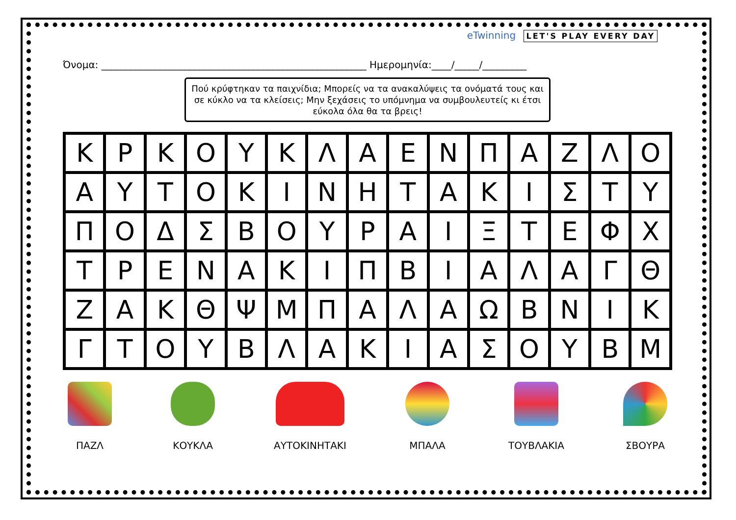eTwinning LET'S PLAY EVERY DAY
Όνομα: ______________________________________________________ Ημερομηνία:____/_____/_________
Πού κρύφτηκαν τα παιχνίδια; Μπορείς να τα ανακαλύψεις τα ονόματά τους και σε κύκλο να τα κλείσεις; Μην ξεχάσεις το υπόμνημα να συμβουλευτείς κι έτσι εύκολα όλα θα τα βρεις!
| Κ | Ρ | Κ | Ο | Υ | Κ | Λ | Α | Ε | Ν | Π | Α | Ζ | Λ | Ο |
| Α | Υ | Τ | Ο | Κ | Ι | Ν | Η | Τ | Α | Κ | Ι | Σ | Τ | Υ |
| Π | Ο | Δ | Σ | Β | Ο | Υ | Ρ | Α | Ι | Ξ | Τ | Ε | Φ | Χ |
| Τ | Ρ | Ε | Ν | Α | Κ | Ι | Π | Β | Ι | Α | Λ | Α | Γ | Θ |
| Ζ | Α | Κ | Θ | Ψ | Μ | Π | Α | Λ | Α | Ω | Β | Ν | Ι | Κ |
| Γ | Τ | Ο | Υ | Β | Λ | Α | Κ | Ι | Α | Σ | Ο | Υ | Β | Μ |
ΠΑΖΛ ΚΟΥΚΛΑ ΑΥΤΟΚΙΝΗΤΑΚΙ ΜΠΑΛΑ ΤΟΥΒΛΑΚΙΑ ΣΒΟΥΡΑ